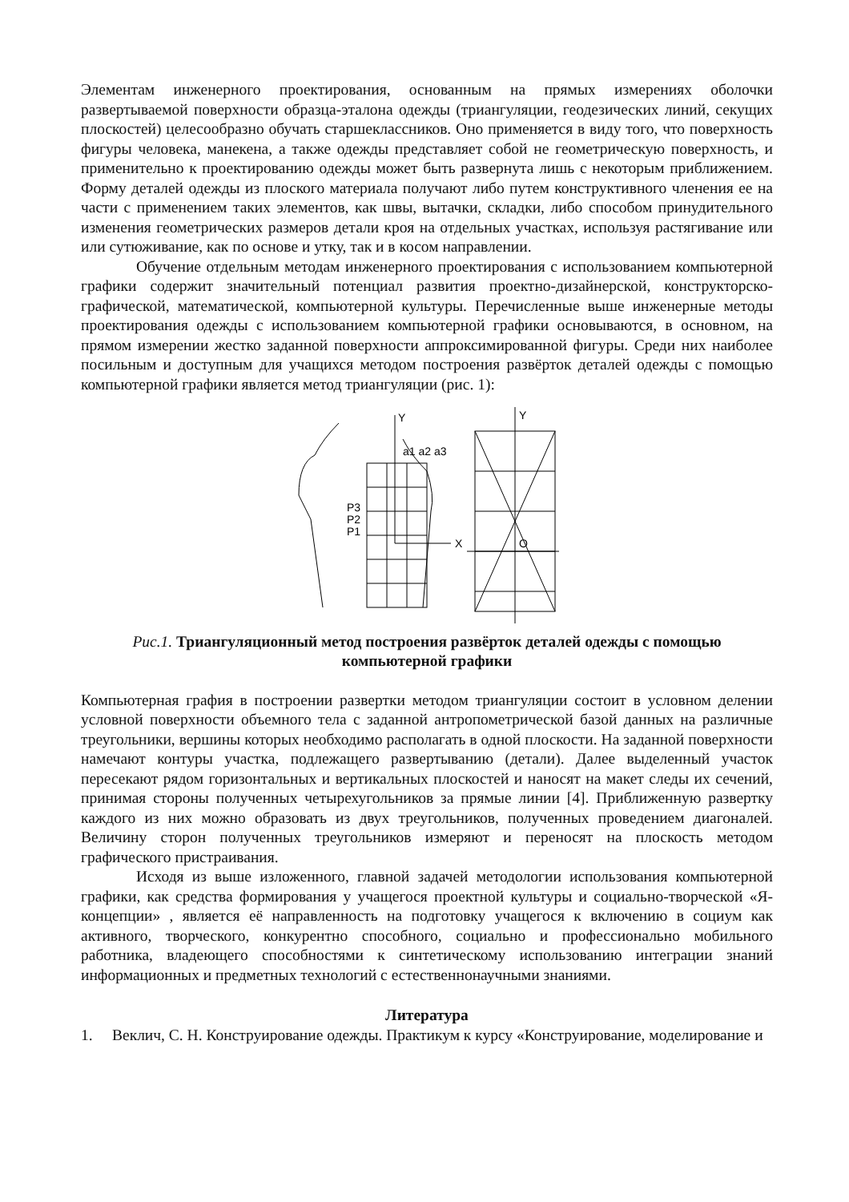Элементам инженерного проектирования, основанным на прямых измерениях оболочки развертываемой поверхности образца-эталона одежды (триангуляции, геодезических линий, секущих плоскостей) целесообразно обучать старшеклассников. Оно применяется в виду того, что поверхность фигуры человека, манекена, а также одежды представляет собой не геометрическую поверхность, и применительно к проектированию одежды может быть развернута лишь с некоторым приближением. Форму деталей одежды из плоского материала получают либо путем конструктивного членения ее на части с применением таких элементов, как швы, вытачки, складки, либо способом принудительного изменения геометрических размеров детали кроя на отдельных участках, используя растягивание или или сутюживание, как по основе и утку, так и в косом направлении.
Обучение отдельным методам инженерного проектирования с использованием компьютерной графики содержит значительный потенциал развития проектно-дизайнерской, конструкторско-графической, математической, компьютерной культуры. Перечисленные выше инженерные методы проектирования одежды с использованием компьютерной графики основываются, в основном, на прямом измерении жестко заданной поверхности аппроксимированной фигуры. Среди них наиболее посильным и доступным для учащихся методом построения развёрток деталей одежды с помощью компьютерной графики является метод триангуляции (рис. 1):
Y
X
P3
P2
P1
a1 a2 a3
Y
O
Рис.1. Триангуляционный метод построения развёрток деталей одежды с помощью компьютерной графики
Компьютерная графия в построении развертки методом триангуляции состоит в условном делении условной поверхности объемного тела с заданной антропометрической базой данных на различные треугольники, вершины которых необходимо располагать в одной плоскости. На заданной поверхности намечают контуры участка, подлежащего развертыванию (детали). Далее выделенный участок пересекают рядом горизонтальных и вертикальных плоскостей и наносят на макет следы их сечений, принимая стороны полученных четырехугольников за прямые линии [4]. Приближенную развертку каждого из них можно образовать из двух треугольников, полученных проведением диагоналей. Величину сторон полученных треугольников измеряют и переносят на плоскость методом графического пристраивания.
Исходя из выше изложенного, главной задачей методологии использования компьютерной графики, как средства формирования у учащегося проектной культуры и социально-творческой «Я-концепции» , является её направленность на подготовку учащегося к включению в социум как активного, творческого, конкурентно способного, социально и профессионально мобильного работника, владеющего способностями к синтетическому использованию интеграции знаний информационных и предметных технологий с естественнонаучными знаниями.
Литература
1. Веклич, С. Н. Конструирование одежды. Практикум к курсу «Конструирование, моделирование и